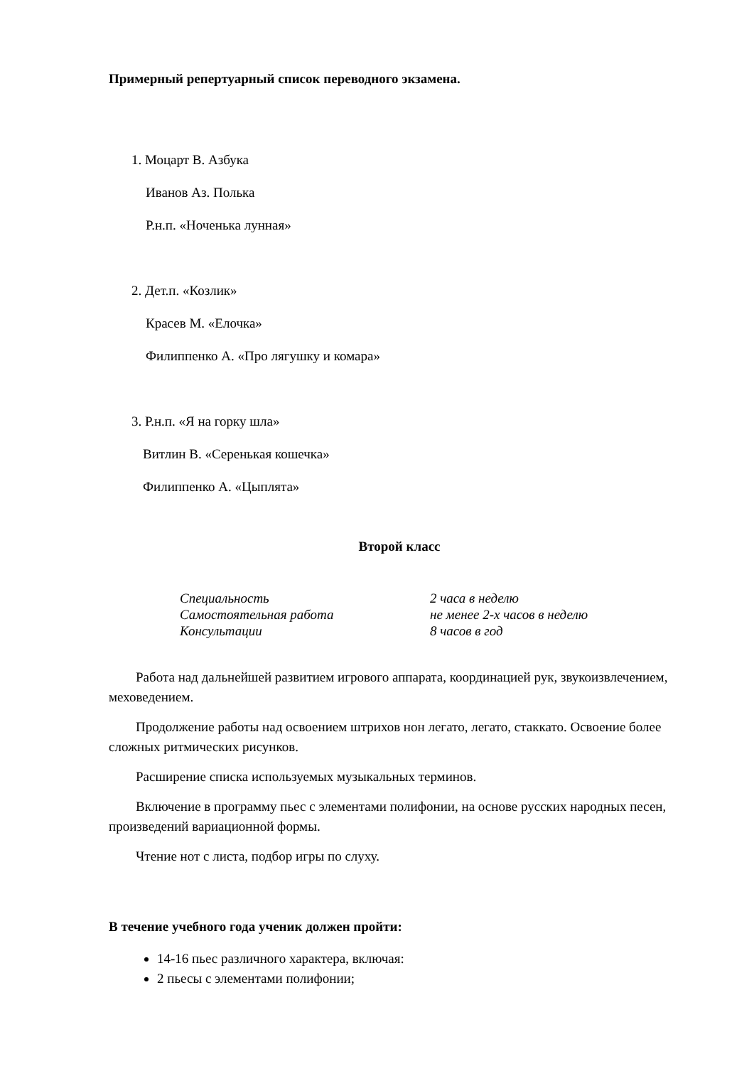Примерный репертуарный список переводного экзамена.
1. Моцарт В. Азбука
Иванов Аз. Полька
Р.н.п. «Ноченька лунная»
2. Дет.п. «Козлик»
Красев М. «Елочка»
Филиппенко А. «Про лягушку и комара»
3. Р.н.п. «Я на горку шла»
Витлин В. «Серенькая кошечка»
Филиппенко А. «Цыплята»
Второй класс
| Специальность | 2 часа в неделю |
| Самостоятельная работа | не менее 2-х часов в неделю |
| Консультации | 8 часов в год |
Работа над дальнейшей развитием игрового аппарата, координацией рук, звукоизвлечением, меховедением.
Продолжение работы над освоением штрихов нон легато, легато, стаккато. Освоение более сложных ритмических рисунков.
Расширение списка используемых музыкальных терминов.
Включение в программу пьес с элементами полифонии, на основе русских народных песен, произведений вариационной формы.
Чтение нот с листа, подбор игры по слуху.
В течение учебного года ученик должен пройти:
14-16 пьес различного характера, включая:
2 пьесы с элементами полифонии;